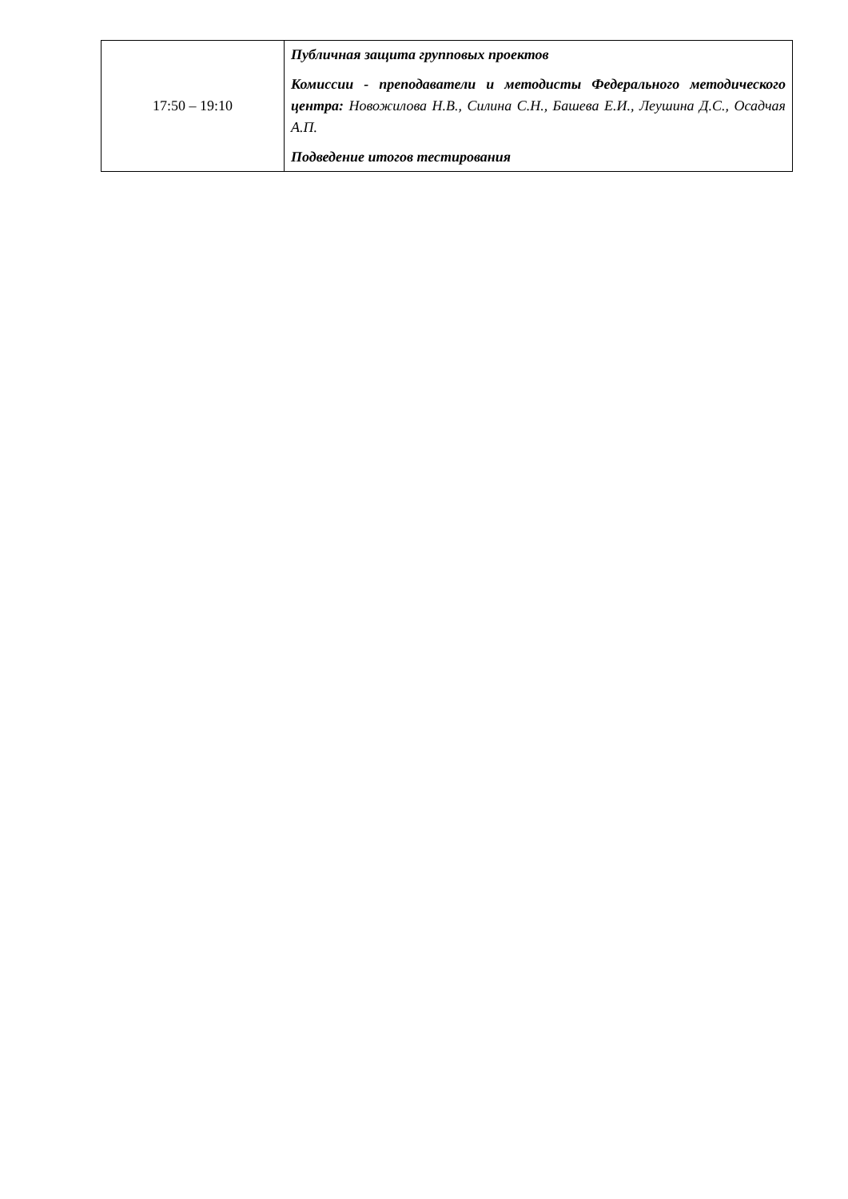| 17:50 – 19:10 | Публичная защита групповых проектов Комиссии - преподаватели и методисты Федерального методического центра: Новожилова Н.В., Силина С.Н., Башева Е.И., Леушина Д.С., Осадчая А.П. Подведение итогов тестирования |